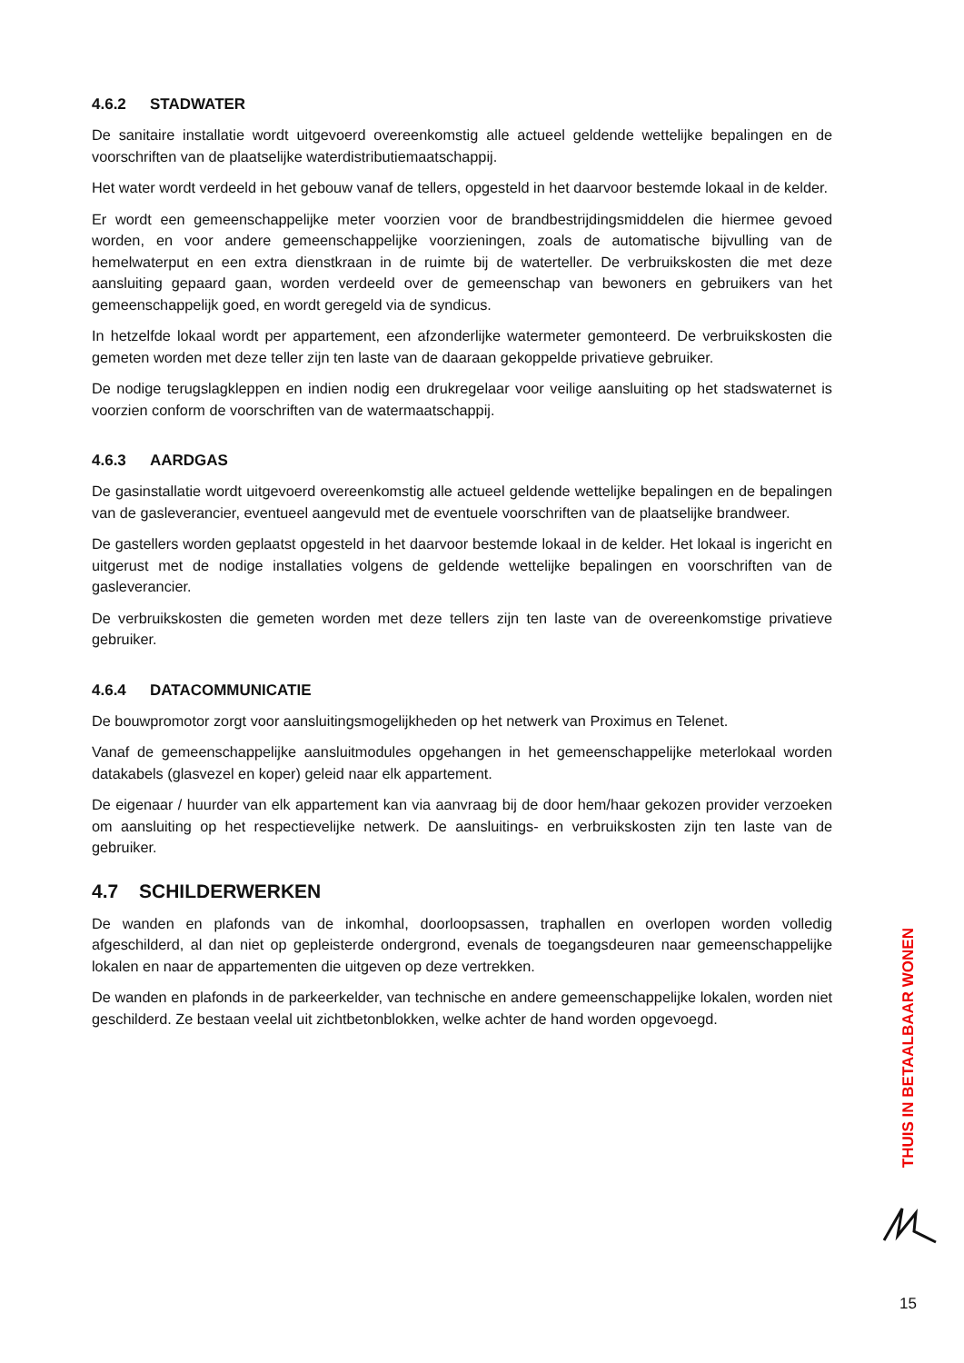4.6.2 STADWATER
De sanitaire installatie wordt uitgevoerd overeenkomstig alle actueel geldende wettelijke bepalingen en de voorschriften van de plaatselijke waterdistributiemaatschappij.
Het water wordt verdeeld in het gebouw vanaf de tellers, opgesteld in het daarvoor bestemde lokaal in de kelder.
Er wordt een gemeenschappelijke meter voorzien voor de brandbestrijdingsmiddelen die hiermee gevoed worden, en voor andere gemeenschappelijke voorzieningen, zoals de automatische bijvulling van de hemelwaterput en een extra dienstkraan in de ruimte bij de waterteller. De verbruikskosten die met deze aansluiting gepaard gaan, worden verdeeld over de gemeenschap van bewoners en gebruikers van het gemeenschappelijk goed, en wordt geregeld via de syndicus.
In hetzelfde lokaal wordt per appartement, een afzonderlijke watermeter gemonteerd. De verbruikskosten die gemeten worden met deze teller zijn ten laste van de daaraan gekoppelde privatieve gebruiker.
De nodige terugslagkleppen en indien nodig een drukregelaar voor veilige aansluiting op het stadswaternet is voorzien conform de voorschriften van de watermaatschappij.
4.6.3 AARDGAS
De gasinstallatie wordt uitgevoerd overeenkomstig alle actueel geldende wettelijke bepalingen en de bepalingen van de gasleverancier, eventueel aangevuld met de eventuele voorschriften van de plaatselijke brandweer.
De gastellers worden geplaatst opgesteld in het daarvoor bestemde lokaal in de kelder. Het lokaal is ingericht en uitgerust met de nodige installaties volgens de geldende wettelijke bepalingen en voorschriften van de gasleverancier.
De verbruikskosten die gemeten worden met deze tellers zijn ten laste van de overeenkomstige privatieve gebruiker.
4.6.4 DATACOMMUNICATIE
De bouwpromotor zorgt voor aansluitingsmogelijkheden op het netwerk van Proximus en Telenet.
Vanaf de gemeenschappelijke aansluitmodules opgehangen in het gemeenschappelijke meterlokaal worden datakabels (glasvezel en koper) geleid naar elk appartement.
De eigenaar / huurder van elk appartement kan via aanvraag bij de door hem/haar gekozen provider verzoeken om aansluiting op het respectievelijke netwerk. De aansluitings- en verbruikskosten zijn ten laste van de gebruiker.
4.7 SCHILDERWERKEN
De wanden en plafonds van de inkomhal, doorloopsassen, traphallen en overlopen worden volledig afgeschilderd, al dan niet op gepleisterde ondergrond, evenals de toegangsdeuren naar gemeenschappelijke lokalen en naar de appartementen die uitgeven op deze vertrekken.
De wanden en plafonds in de parkeerkelder, van technische en andere gemeenschappelijke lokalen, worden niet geschilderd. Ze bestaan veelal uit zichtbetonblokken, welke achter de hand worden opgevoegd.
THUIS IN BETAALBAAR WONEN
15